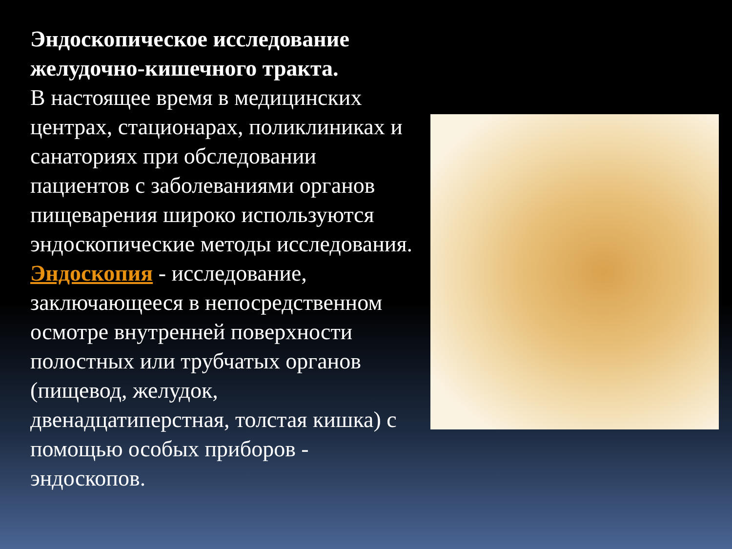Эндоскопическое исследование желудочно-кишечного тракта.
В настоящее время в медицинских центрах, стационарах, поликлиниках и санаториях при обследовании пациентов с заболеваниями органов пищеварения широко используются эндоскопические методы исследования. Эндоскопия - исследование, заключающееся в непосредственном осмотре внутренней поверхности полостных или трубчатых органов (пищевод, желудок, двенадцатиперстная, толстая кишка) с помощью особых приборов - эндоскопов.